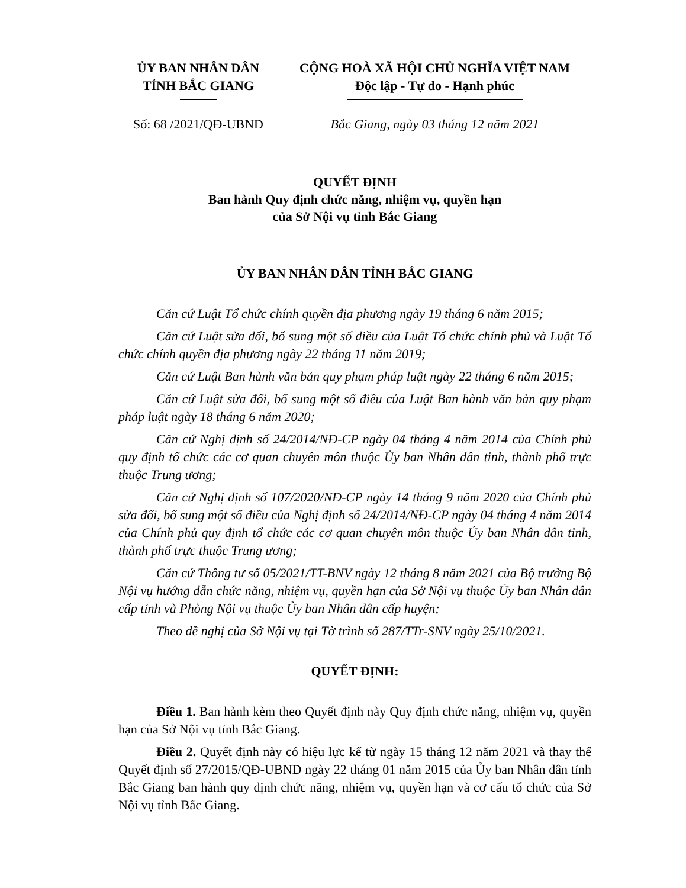ỦY BAN NHÂN DÂN
TỈNH BẮC GIANG
CỘNG HOÀ XÃ HỘI CHỦ NGHĨA VIỆT NAM
Độc lập - Tự do - Hạnh phúc
Số: 68 /2021/QĐ-UBND Bắc Giang, ngày 03 tháng 12 năm 2021
QUYẾT ĐỊNH
Ban hành Quy định chức năng, nhiệm vụ, quyền hạn
của Sở Nội vụ tỉnh Bắc Giang
ỦY BAN NHÂN DÂN TỈNH BẮC GIANG
Căn cứ Luật Tổ chức chính quyền địa phương ngày 19 tháng 6 năm 2015;
Căn cứ Luật sửa đổi, bổ sung một số điều của Luật Tổ chức chính phủ và Luật Tổ chức chính quyền địa phương ngày 22 tháng 11 năm 2019;
Căn cứ Luật Ban hành văn bản quy phạm pháp luật ngày 22 tháng 6 năm 2015;
Căn cứ Luật sửa đổi, bổ sung một số điều của Luật Ban hành văn bản quy phạm pháp luật ngày 18 tháng 6 năm 2020;
Căn cứ Nghị định số 24/2014/NĐ-CP ngày 04 tháng 4 năm 2014 của Chính phủ quy định tổ chức các cơ quan chuyên môn thuộc Ủy ban Nhân dân tỉnh, thành phố trực thuộc Trung ương;
Căn cứ Nghị định số 107/2020/NĐ-CP ngày 14 tháng 9 năm 2020 của Chính phủ sửa đổi, bổ sung một số điều của Nghị định số 24/2014/NĐ-CP ngày 04 tháng 4 năm 2014 của Chính phủ quy định tổ chức các cơ quan chuyên môn thuộc Ủy ban Nhân dân tỉnh, thành phố trực thuộc Trung ương;
Căn cứ Thông tư số 05/2021/TT-BNV ngày 12 tháng 8 năm 2021 của Bộ trưởng Bộ Nội vụ hướng dẫn chức năng, nhiệm vụ, quyền hạn của Sở Nội vụ thuộc Ủy ban Nhân dân cấp tỉnh và Phòng Nội vụ thuộc Ủy ban Nhân dân cấp huyện;
Theo đề nghị của Sở Nội vụ tại Tờ trình số 287/TTr-SNV ngày 25/10/2021.
QUYẾT ĐỊNH:
Điều 1. Ban hành kèm theo Quyết định này Quy định chức năng, nhiệm vụ, quyền hạn của Sở Nội vụ tỉnh Bắc Giang.
Điều 2. Quyết định này có hiệu lực kể từ ngày 15 tháng 12 năm 2021 và thay thế Quyết định số 27/2015/QĐ-UBND ngày 22 tháng 01 năm 2015 của Ủy ban Nhân dân tỉnh Bắc Giang ban hành quy định chức năng, nhiệm vụ, quyền hạn và cơ cấu tổ chức của Sở Nội vụ tỉnh Bắc Giang.